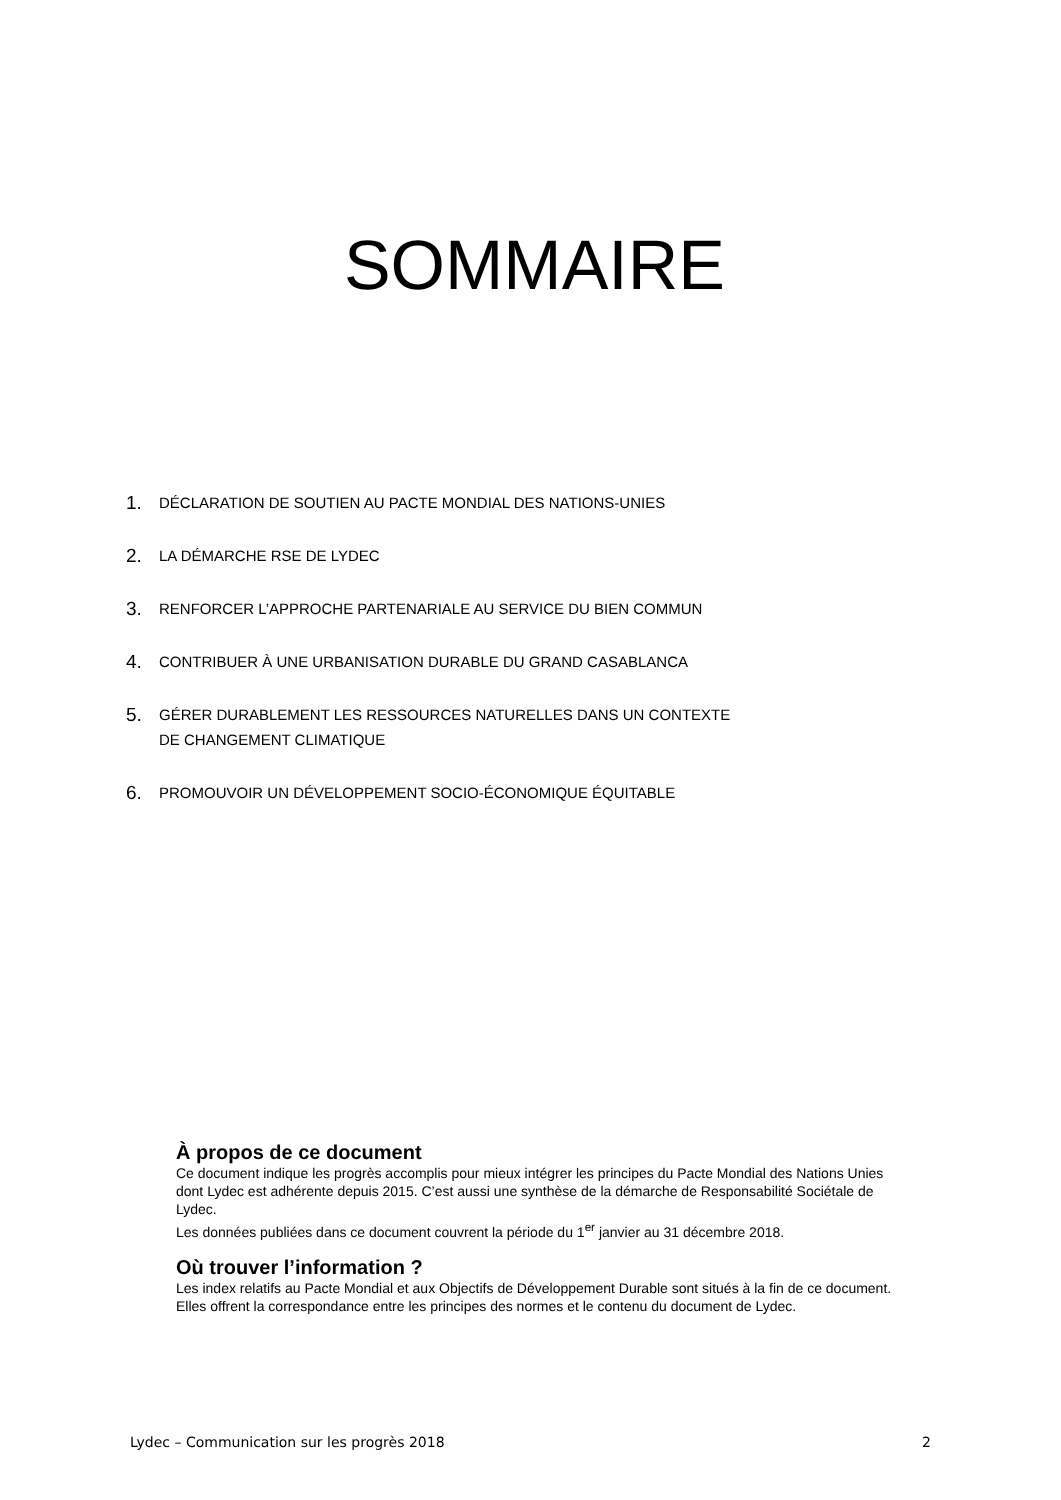SOMMAIRE
1. DÉCLARATION DE SOUTIEN AU PACTE MONDIAL DES NATIONS-UNIES
2. LA DÉMARCHE RSE DE LYDEC
3. RENFORCER L’APPROCHE PARTENARIALE AU SERVICE DU BIEN COMMUN
4. CONTRIBUER À UNE URBANISATION DURABLE DU GRAND CASABLANCA
5. GÉRER DURABLEMENT LES RESSOURCES NATURELLES DANS UN CONTEXTE
DE CHANGEMENT CLIMATIQUE
6. PROMOUVOIR UN DÉVELOPPEMENT SOCIO-ÉCONOMIQUE ÉQUITABLE
À propos de ce document
Ce document indique les progrès accomplis pour mieux intégrer les principes du Pacte Mondial des Nations Unies dont Lydec est adhérente depuis 2015. C’est aussi une synthèse de la démarche de Responsabilité Sociétale de Lydec.
Les données publiées dans ce document couvrent la période du 1<sup>er</sup> janvier au 31 décembre 2018.
Où trouver l’information ?
Les index relatifs au Pacte Mondial et aux Objectifs de Développement Durable sont situés à la fin de ce document. Elles offrent la correspondance entre les principes des normes et le contenu du document de Lydec.
Lydec – Communication sur les progrès 2018 2